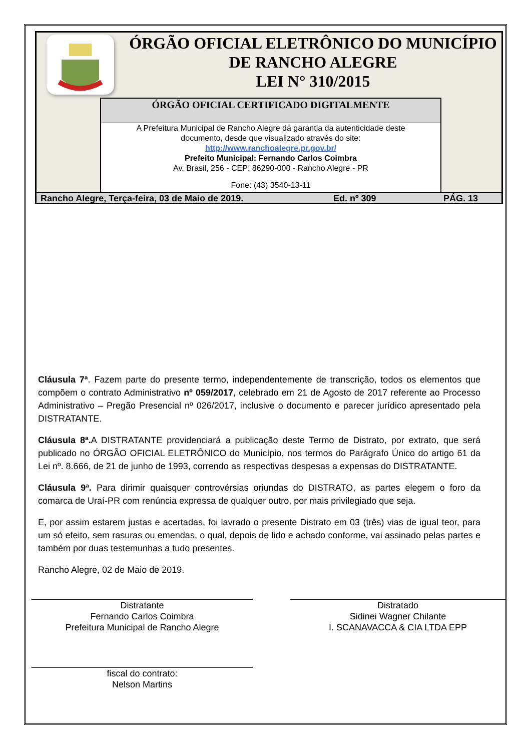ÓRGÃO OFICIAL ELETRÔNICO DO MUNICÍPIO
DE RANCHO ALEGRE
LEI N° 310/2015
ÓRGÃO OFICIAL CERTIFICADO DIGITALMENTE
A Prefeitura Municipal de Rancho Alegre dá garantia da autenticidade deste
documento, desde que visualizado através do site:
http://www.ranchoalegre.pr.gov.br/
Prefeito Municipal: Fernando Carlos Coimbra
Av. Brasil, 256 - CEP: 86290-000 - Rancho Alegre - PR
Fone: (43) 3540-13-11
Rancho Alegre, Terça-feira, 03 de Maio de 2019. Ed. nº 309 PÁG. 13
Cláusula 7ª. Fazem parte do presente termo, independentemente de transcrição, todos os elementos que compõem o contrato Administrativo nº 059/2017, celebrado em 21 de Agosto de 2017 referente ao Processo Administrativo – Pregão Presencial nº 026/2017, inclusive o documento e parecer jurídico apresentado pela DISTRATANTE.
Cláusula 8ª. A DISTRATANTE providenciará a publicação deste Termo de Distrato, por extrato, que será publicado no ÓRGÃO OFICIAL ELETRÔNICO do Município, nos termos do Parágrafo Único do artigo 61 da Lei nº. 8.666, de 21 de junho de 1993, correndo as respectivas despesas a expensas do DISTRATANTE.
Cláusula 9ª. Para dirimir quaisquer controvérsias oriundas do DISTRATO, as partes elegem o foro da comarca de Uraí-PR com renúncia expressa de qualquer outro, por mais privilegiado que seja.
E, por assim estarem justas e acertadas, foi lavrado o presente Distrato em 03 (três) vias de igual teor, para um só efeito, sem rasuras ou emendas, o qual, depois de lido e achado conforme, vai assinado pelas partes e também por duas testemunhas a tudo presentes.
Rancho Alegre, 02 de Maio de 2019.
Distratante
Fernando Carlos Coimbra
Prefeitura Municipal de Rancho Alegre
Distratado
Sidinei Wagner Chilante
I. SCANAVACCA & CIA LTDA EPP
fiscal do contrato:
Nelson Martins